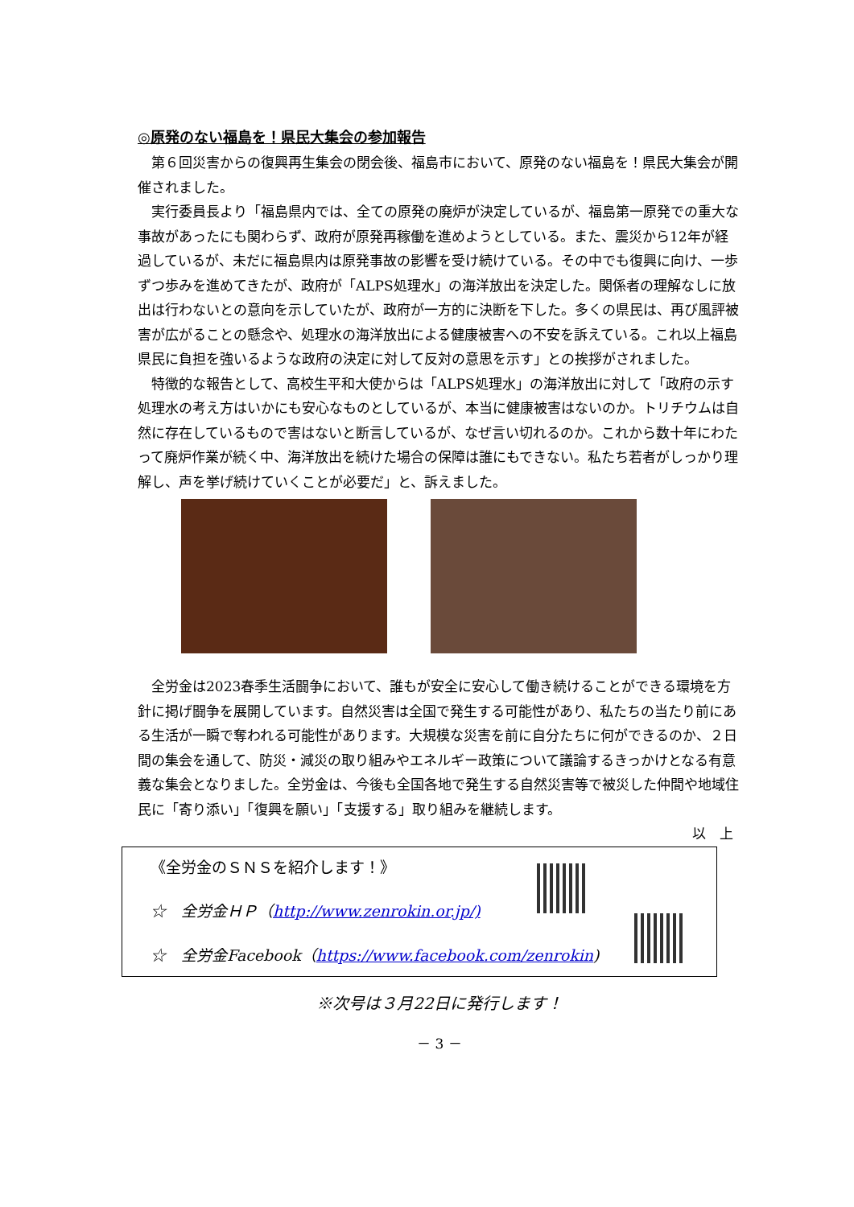◎原発のない福島を！県民大集会の参加報告
第６回災害からの復興再生集会の閉会後、福島市において、原発のない福島を！県民大集会が開催されました。
実行委員長より「福島県内では、全ての原発の廃炉が決定しているが、福島第一原発での重大な事故があったにも関わらず、政府が原発再稼働を進めようとしている。また、震災から12年が経過しているが、未だに福島県内は原発事故の影響を受け続けている。その中でも復興に向け、一歩ずつ歩みを進めてきたが、政府が「ALPS処理水」の海洋放出を決定した。関係者の理解なしに放出は行わないとの意向を示していたが、政府が一方的に決断を下した。多くの県民は、再び風評被害が広がることの懸念や、処理水の海洋放出による健康被害への不安を訴えている。これ以上福島県民に負担を強いるような政府の決定に対して反対の意思を示す」との挨拶がされました。
特徴的な報告として、高校生平和大使からは「ALPS処理水」の海洋放出に対して「政府の示す処理水の考え方はいかにも安心なものとしているが、本当に健康被害はないのか。トリチウムは自然に存在しているもので害はないと断言しているが、なぜ言い切れるのか。これから数十年にわたって廃炉作業が続く中、海洋放出を続けた場合の保障は誰にもできない。私たち若者がしっかり理解し、声を挙げ続けていくことが必要だ」と、訴えました。
全労金は2023春季生活闘争において、誰もが安全に安心して働き続けることができる環境を方針に掲げ闘争を展開しています。自然災害は全国で発生する可能性があり、私たちの当たり前にある生活が一瞬で奪われる可能性があります。大規模な災害を前に自分たちに何ができるのか、２日間の集会を通して、防災・減災の取り組みやエネルギー政策について議論するきっかけとなる有意義な集会となりました。全労金は、今後も全国各地で発生する自然災害等で被災した仲間や地域住民に「寄り添い」「復興を願い」「支援する」取り組みを継続します。
以　上
《全労金のＳＮＳを紹介します！》
☆　全労金ＨＰ（http://www.zenrokin.or.jp/)
☆　全労金Facebook（https://www.facebook.com/zenrokin)
※次号は３月22日に発行します！
－ 3 －